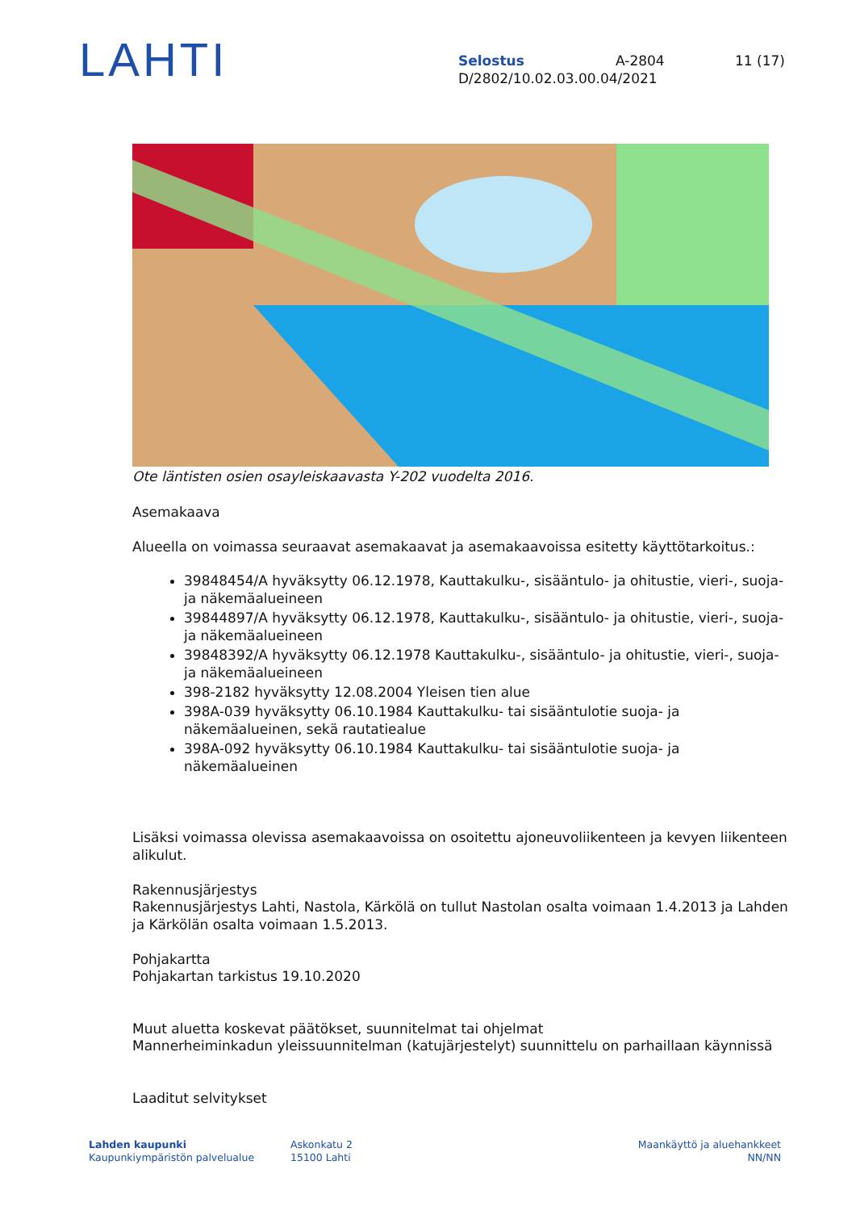LAHTI
Selostus A-2804 11 (17)
D/2802/10.02.03.00.04/2021
Ote läntisten osien osayleiskaavasta Y-202 vuodelta 2016.
Asemakaava
Alueella on voimassa seuraavat asemakaavat ja asemakaavoissa esitetty käyttötarkoitus.:
39848454/A hyväksytty 06.12.1978, Kauttakulku-, sisääntulo- ja ohitustie, vieri-, suoja- ja näkemäalueineen
39844897/A hyväksytty 06.12.1978, Kauttakulku-, sisääntulo- ja ohitustie, vieri-, suoja- ja näkemäalueineen
39848392/A hyväksytty 06.12.1978 Kauttakulku-, sisääntulo- ja ohitustie, vieri-, suoja- ja näkemäalueineen
398-2182 hyväksytty 12.08.2004 Yleisen tien alue
398A-039 hyväksytty 06.10.1984 Kauttakulku- tai sisääntulotie suoja- ja näkemäalueinen, sekä rautatiealue
398A-092 hyväksytty 06.10.1984 Kauttakulku- tai sisääntulotie suoja- ja näkemäalueinen
Lisäksi voimassa olevissa asemakaavoissa on osoitettu ajoneuvoliikenteen ja kevyen liikenteen alikulut.
Rakennusjärjestys
Rakennusjärjestys Lahti, Nastola, Kärkölä on tullut Nastolan osalta voimaan 1.4.2013 ja Lahden ja Kärkölän osalta voimaan 1.5.2013.
Pohjakartta
Pohjakartan tarkistus 19.10.2020
Muut aluetta koskevat päätökset, suunnitelmat tai ohjelmat
Mannerheiminkadun yleissuunnitelman (katujärjestelyt) suunnittelu on parhaillaan käynnissä
Laaditut selvitykset
Lahden kaupunki
Kaupunkiympäristön palvelualue
Askonkatu 2
15100 Lahti
Maankäyttö ja aluehankkeet
NN/NN